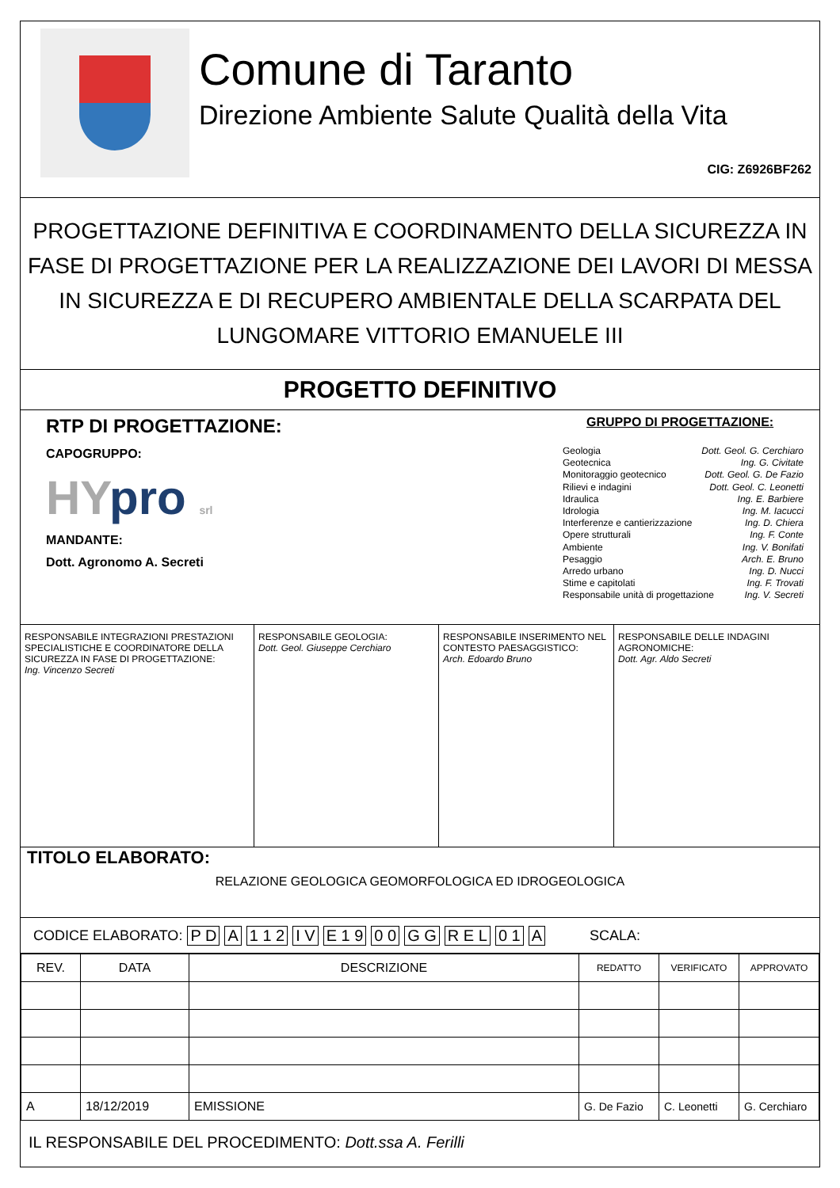Comune di Taranto
Direzione Ambiente Salute Qualità della Vita
CIG: Z6926BF262
PROGETTAZIONE DEFINITIVA E COORDINAMENTO DELLA SICUREZZA IN FASE DI PROGETTAZIONE PER LA REALIZZAZIONE DEI LAVORI DI MESSA IN SICUREZZA E DI RECUPERO AMBIENTALE DELLA SCARPATA DEL LUNGOMARE VITTORIO EMANUELE III
PROGETTO DEFINITIVO
RTP DI PROGETTAZIONE:
CAPOGRUPPO:
HYpro srl
MANDANTE:
Dott. Agronomo A. Secreti
GRUPPO DI PROGETTAZIONE:
Geologia Dott. Geol. G. Cerchiaro
Geotecnica Ing. G. Civitate
Monitoraggio geotecnico Dott. Geol. G. De Fazio
Rilievi e indagini Dott. Geol. C. Leonetti
Idraulica Ing. E. Barbiere
Idrologia Ing. M. Iacucci
Interferenze e cantierizzazione Ing. D. Chiera
Opere strutturali Ing. F. Conte
Ambiente Ing. V. Bonifati
Pesaggio Arch. E. Bruno
Arredo urbano Ing. D. Nucci
Stime e capitolati Ing. F. Trovati
Responsabile unità di progettazione Ing. V. Secreti
RESPONSABILE INTEGRAZIONI PRESTAZIONI SPECIALISTICHE E COORDINATORE DELLA SICUREZZA IN FASE DI PROGETTAZIONE:
Ing. Vincenzo Secreti
RESPONSABILE GEOLOGIA:
Dott. Geol. Giuseppe Cerchiaro
RESPONSABILE INSERIMENTO NEL CONTESTO PAESAGGISTICO:
Arch. Edoardo Bruno
RESPONSABILE DELLE INDAGINI AGRONOMICHE:
Dott. Agr. Aldo Secreti
TITOLO ELABORATO:
RELAZIONE GEOLOGICA GEOMORFOLOGICA ED IDROGEOLOGICA
CODICE ELABORATO: P D A 1 1 2 I V E 1 9 0 0 G G R E L 0 1 A SCALA:
| REV. | DATA | DESCRIZIONE | REDATTO | VERIFICATO | APPROVATO |
| --- | --- | --- | --- | --- | --- |
| A | 18/12/2019 | EMISSIONE | G. De Fazio | C. Leonetti | G. Cerchiaro |
IL RESPONSABILE DEL PROCEDIMENTO: Dott.ssa A. Ferilli